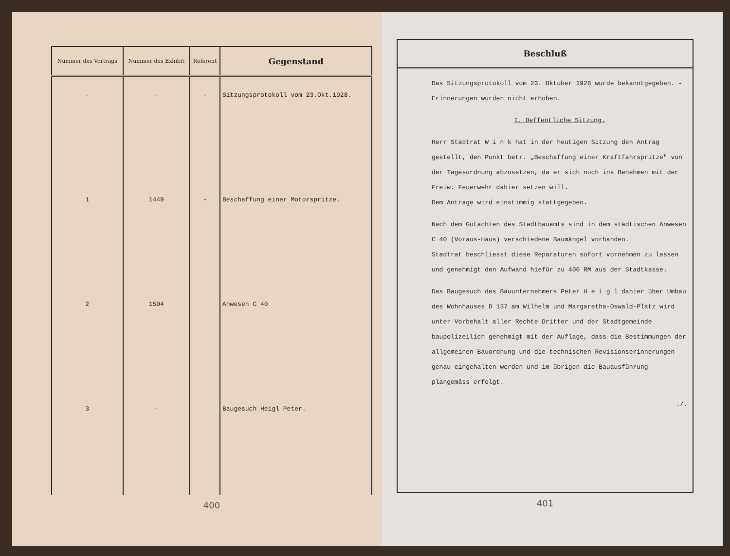| Nummer des Vortrags | Nummer des Exhibit | Referent | Gegenstand |
| --- | --- | --- | --- |
| - | - | - | Sitzungsprotokoll vom 23.Okt.1928. |
| 1 | 1449 | - | Beschaffung einer Motorspritze. |
| 2 | 1504 | | Anwesen C 40 |
| 3 | - | | Baugesuch Heigl Peter. |
400
Beschluß
Das Sitzungsprotokoll vom 23. Oktober 1928 wurde bekanntgegeben. - Erinnerungen wurden nicht erhoben.
I. Oeffentliche Sitzung.
Herr Stadtrat W i n k hat in der heutigen Sitzung den Antrag gestellt, den Punkt betr. „Beschaffung einer Kraftfahrspritze" von der Tagesordnung abzusetzen, da er sich noch ins Benehmen mit der Freiw. Feuerwehr dahier setzen will.
Dem Antrage wird einstimmig stattgegeben.
Nach dem Gutachten des Stadtbauamts sind in dem städtischen Anwesen C 40 (Voraus-Haus) verschiedene Baumängel vorhanden.
Stadtrat beschliesst diese Reparaturen sofort vornehmen zu lassen und genehmigt den Aufwand hiefür zu 400 RM aus der Stadtkasse.
Das Baugesuch des Bauunternehmers Peter H e i g l dahier über Umbau des Wohnhauses D 137 am Wilhelm und Margaretha-Oswald-Platz wird unter Vorbehalt aller Rechte Dritter und der Stadtgemeinde baupolizeilich genehmigt mit der Auflage, dass die Bestimmungen der allgemeinen Bauordnung und die technischen Revisionserinnerungen genau eingehalten werden und im übrigen die Bauausführung plangemäss erfolgt.
./.
401